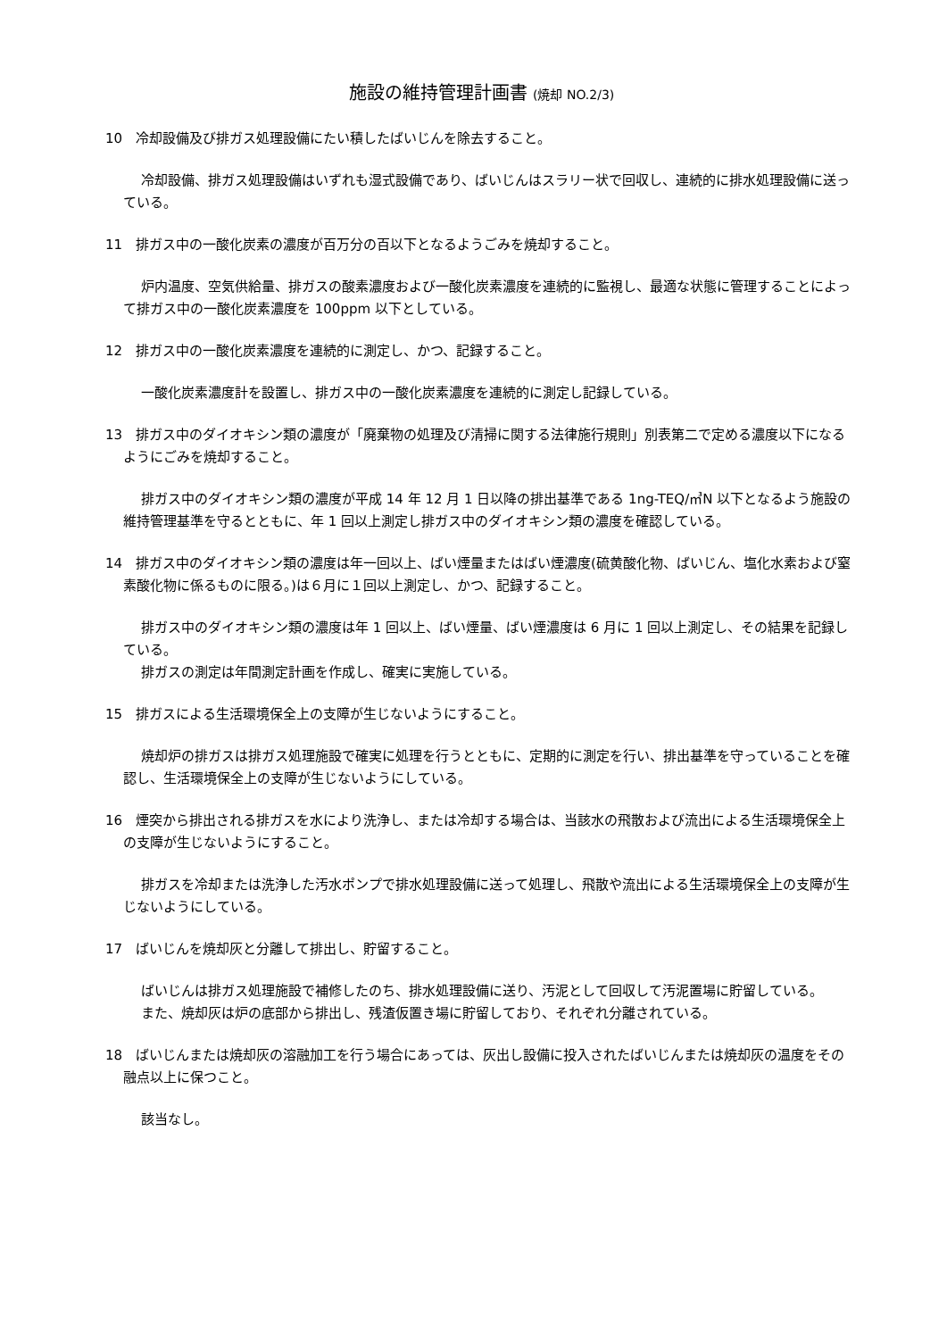施設の維持管理計画書 (焼却 NO.2/3)
10　冷却設備及び排ガス処理設備にたい積したばいじんを除去すること。
冷却設備、排ガス処理設備はいずれも湿式設備であり、ばいじんはスラリー状で回収し、連続的に排水処理設備に送っている。
11　排ガス中の一酸化炭素の濃度が百万分の百以下となるようごみを焼却すること。
炉内温度、空気供給量、排ガスの酸素濃度および一酸化炭素濃度を連続的に監視し、最適な状態に管理することによって排ガス中の一酸化炭素濃度を 100ppm 以下としている。
12　排ガス中の一酸化炭素濃度を連続的に測定し、かつ、記録すること。
一酸化炭素濃度計を設置し、排ガス中の一酸化炭素濃度を連続的に測定し記録している。
13　排ガス中のダイオキシン類の濃度が「廃棄物の処理及び清掃に関する法律施行規則」別表第二で定める濃度以下になるようにごみを焼却すること。
排ガス中のダイオキシン類の濃度が平成 14 年 12 月 1 日以降の排出基準である 1ng-TEQ/㎥N 以下となるよう施設の維持管理基準を守るとともに、年 1 回以上測定し排ガス中のダイオキシン類の濃度を確認している。
14　排ガス中のダイオキシン類の濃度は年一回以上、ばい煙量またはばい煙濃度(硫黄酸化物、ばいじん、塩化水素および窒素酸化物に係るものに限る。)は６月に１回以上測定し、かつ、記録すること。
排ガス中のダイオキシン類の濃度は年 1 回以上、ばい煙量、ばい煙濃度は 6 月に 1 回以上測定し、その結果を記録している。
排ガスの測定は年間測定計画を作成し、確実に実施している。
15　排ガスによる生活環境保全上の支障が生じないようにすること。
焼却炉の排ガスは排ガス処理施設で確実に処理を行うとともに、定期的に測定を行い、排出基準を守っていることを確認し、生活環境保全上の支障が生じないようにしている。
16　煙突から排出される排ガスを水により洗浄し、または冷却する場合は、当該水の飛散および流出による生活環境保全上の支障が生じないようにすること。
排ガスを冷却または洗浄した汚水ポンプで排水処理設備に送って処理し、飛散や流出による生活環境保全上の支障が生じないようにしている。
17　ばいじんを焼却灰と分離して排出し、貯留すること。
ばいじんは排ガス処理施設で補修したのち、排水処理設備に送り、汚泥として回収して汚泥置場に貯留している。
また、焼却灰は炉の底部から排出し、残渣仮置き場に貯留しており、それぞれ分離されている。
18　ばいじんまたは焼却灰の溶融加工を行う場合にあっては、灰出し設備に投入されたばいじんまたは焼却灰の温度をその融点以上に保つこと。
該当なし。